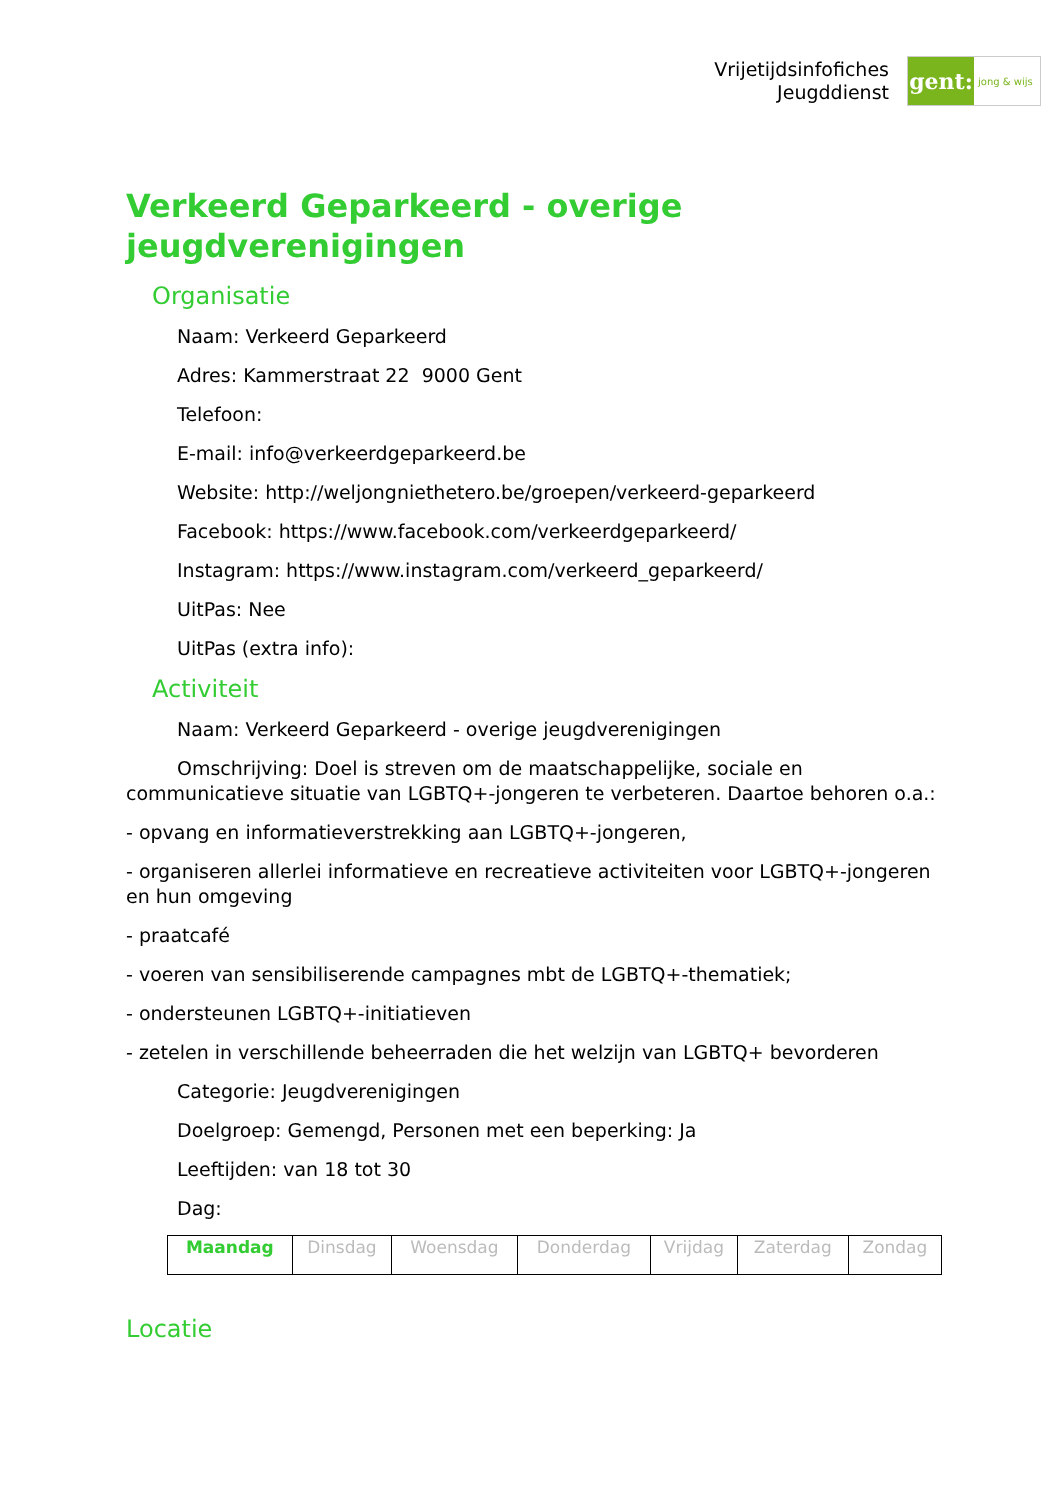Vrijetijdsinfofiches
Jeugddienst
gent:
jong & wijs
Verkeerd Geparkeerd - overige jeugdverenigingen
Organisatie
Naam: Verkeerd Geparkeerd
Adres: Kammerstraat 22 9000 Gent
Telefoon:
E-mail: info@verkeerdgeparkeerd.be
Website: http://weljongniethetero.be/groepen/verkeerd-geparkeerd
Facebook: https://www.facebook.com/verkeerdgeparkeerd/
Instagram: https://www.instagram.com/verkeerd_geparkeerd/
UitPas: Nee
UitPas (extra info):
Activiteit
Naam: Verkeerd Geparkeerd - overige jeugdverenigingen
Omschrijving: Doel is streven om de maatschappelijke, sociale en communicatieve situatie van LGBTQ+-jongeren te verbeteren. Daartoe behoren o.a.:
- opvang en informatieverstrekking aan LGBTQ+-jongeren,
- organiseren allerlei informatieve en recreatieve activiteiten voor LGBTQ+-jongeren en hun omgeving
- praatcafé
- voeren van sensibiliserende campagnes mbt de LGBTQ+-thematiek;
- ondersteunen LGBTQ+-initiatieven
- zetelen in verschillende beheerraden die het welzijn van LGBTQ+ bevorderen
Categorie: Jeugdverenigingen
Doelgroep: Gemengd, Personen met een beperking: Ja
Leeftijden: van 18 tot 30
Dag:
| Maandag | Dinsdag | Woensdag | Donderdag | Vrijdag | Zaterdag | Zondag |
Locatie